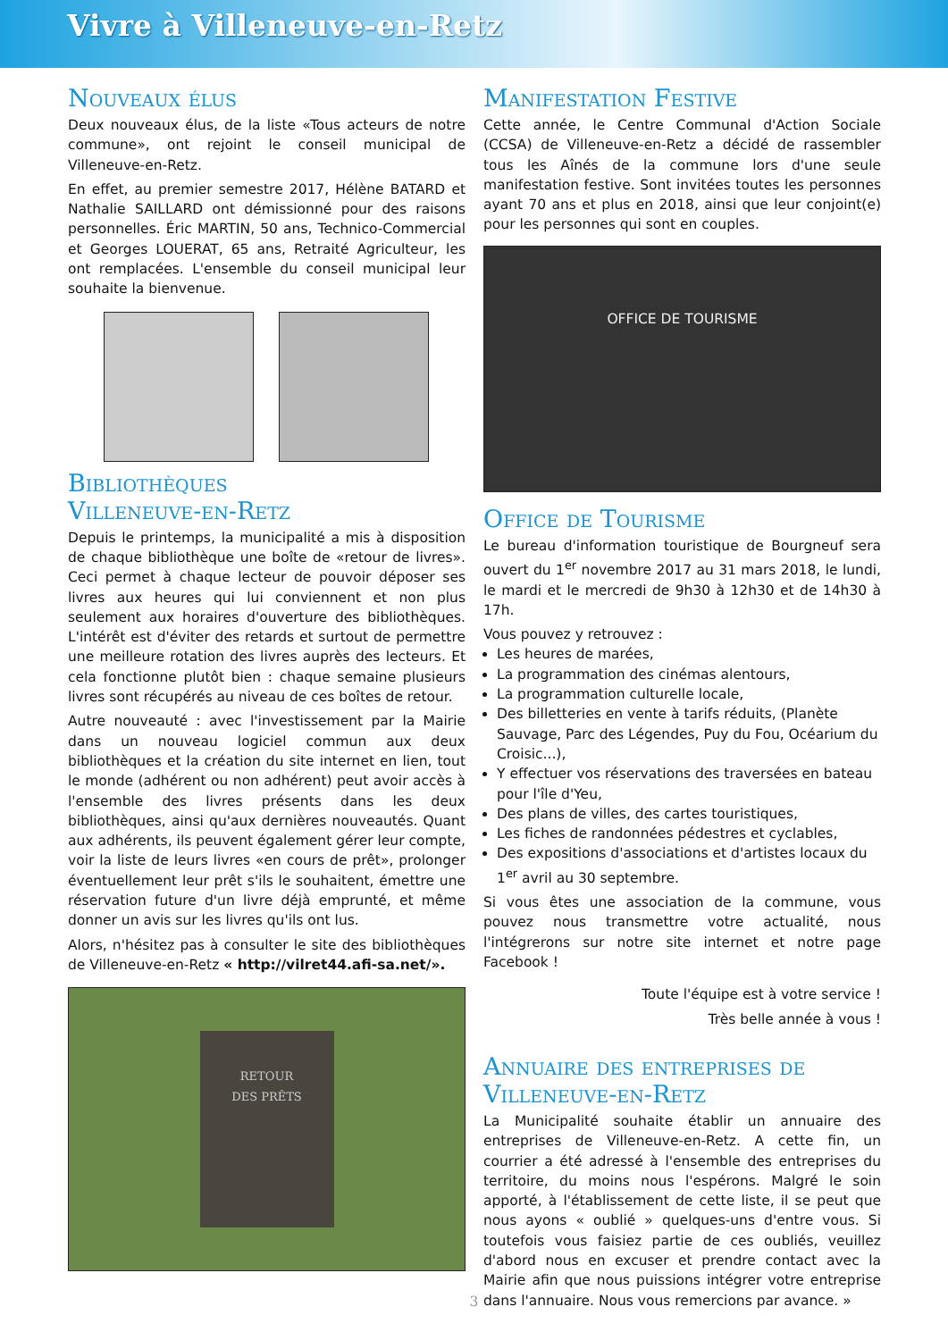Vivre à Villeneuve-en-Retz
Nouveaux élus
Deux nouveaux élus, de la liste «Tous acteurs de notre commune», ont rejoint le conseil municipal de Villeneuve-en-Retz.
En effet, au premier semestre 2017, Hélène BATARD et Nathalie SAILLARD ont démissionné pour des raisons personnelles. Éric MARTIN, 50 ans, Technico-Commercial et Georges LOUERAT, 65 ans, Retraité Agriculteur, les ont remplacées. L'ensemble du conseil municipal leur souhaite la bienvenue.
Bibliothèques
Villeneuve-en-Retz
Depuis le printemps, la municipalité a mis à disposition de chaque bibliothèque une boîte de «retour de livres». Ceci permet à chaque lecteur de pouvoir déposer ses livres aux heures qui lui conviennent et non plus seulement aux horaires d'ouverture des bibliothèques. L'intérêt est d'éviter des retards et surtout de permettre une meilleure rotation des livres auprès des lecteurs. Et cela fonctionne plutôt bien : chaque semaine plusieurs livres sont récupérés au niveau de ces boîtes de retour.
Autre nouveauté : avec l'investissement par la Mairie dans un nouveau logiciel commun aux deux bibliothèques et la création du site internet en lien, tout le monde (adhérent ou non adhérent) peut avoir accès à l'ensemble des livres présents dans les deux bibliothèques, ainsi qu'aux dernières nouveautés. Quant aux adhérents, ils peuvent également gérer leur compte, voir la liste de leurs livres «en cours de prêt», prolonger éventuellement leur prêt s'ils le souhaitent, émettre une réservation future d'un livre déjà emprunté, et même donner un avis sur les livres qu'ils ont lus.
Alors, n'hésitez pas à consulter le site des bibliothèques de Villeneuve-en-Retz « http://vilret44.afi-sa.net/».
RETOUR
DES PRÊTS
Manifestation Festive
Cette année, le Centre Communal d'Action Sociale (CCSA) de Villeneuve-en-Retz a décidé de rassembler tous les Aînés de la commune lors d'une seule manifestation festive. Sont invitées toutes les personnes ayant 70 ans et plus en 2018, ainsi que leur conjoint(e) pour les personnes qui sont en couples.
OFFICE DE TOURISME
Office de Tourisme
Le bureau d'information touristique de Bourgneuf sera ouvert du 1<sup>er</sup> novembre 2017 au 31 mars 2018, le lundi, le mardi et le mercredi de 9h30 à 12h30 et de 14h30 à 17h.
Vous pouvez y retrouvez :
Les heures de marées,
La programmation des cinémas alentours,
La programmation culturelle locale,
Des billetteries en vente à tarifs réduits, (Planète Sauvage, Parc des Légendes, Puy du Fou, Océarium du Croisic...),
Y effectuer vos réservations des traversées en bateau pour l'île d'Yeu,
Des plans de villes, des cartes touristiques,
Les fiches de randonnées pédestres et cyclables,
Des expositions d'associations et d'artistes locaux du 1<sup>er</sup> avril au 30 septembre.
Si vous êtes une association de la commune, vous pouvez nous transmettre votre actualité, nous l'intégrerons sur notre site internet et notre page Facebook !
Toute l'équipe est à votre service !
Très belle année à vous !
Annuaire des entreprises de Villeneuve-en-Retz
La Municipalité souhaite établir un annuaire des entreprises de Villeneuve-en-Retz. A cette fin, un courrier a été adressé à l'ensemble des entreprises du territoire, du moins nous l'espérons. Malgré le soin apporté, à l'établissement de cette liste, il se peut que nous ayons « oublié » quelques-uns d'entre vous. Si toutefois vous faisiez partie de ces oubliés, veuillez d'abord nous en excuser et prendre contact avec la Mairie afin que nous puissions intégrer votre entreprise dans l'annuaire. Nous vous remercions par avance. »
3